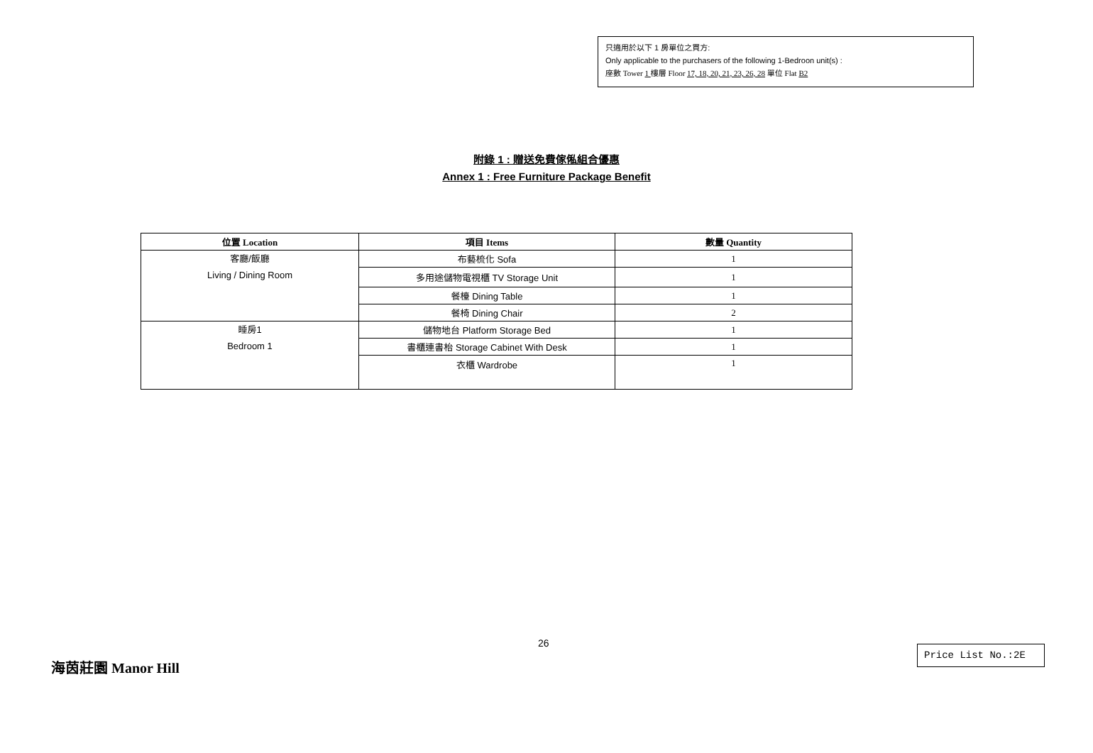只適用於以下 1 房單位之買方:
Only applicable to the purchasers of the following 1-Bedroon unit(s) :
座數 Tower 1 樓層 Floor 17, 18, 20, 21, 23, 26, 28 單位 Flat B2
附錄 1 : 贈送免費傢俬組合優惠
Annex 1 : Free Furniture Package Benefit
| 位置 Location | 項目 Items | 數量 Quantity |
| --- | --- | --- |
| 客廳/飯廳 Living / Dining Room | 布藝梳化 Sofa | 1 |
| | 多用途儲物電視櫃 TV Storage Unit | 1 |
| | 餐檯 Dining Table | 1 |
| | 餐椅 Dining Chair | 2 |
| 睡房1 Bedroom 1 | 儲物地台 Platform Storage Bed | 1 |
| | 書櫃連書枱 Storage Cabinet With Desk | 1 |
| | 衣櫃 Wardrobe | 1 |
26
海茵莊園 Manor Hill
Price List No.:2E